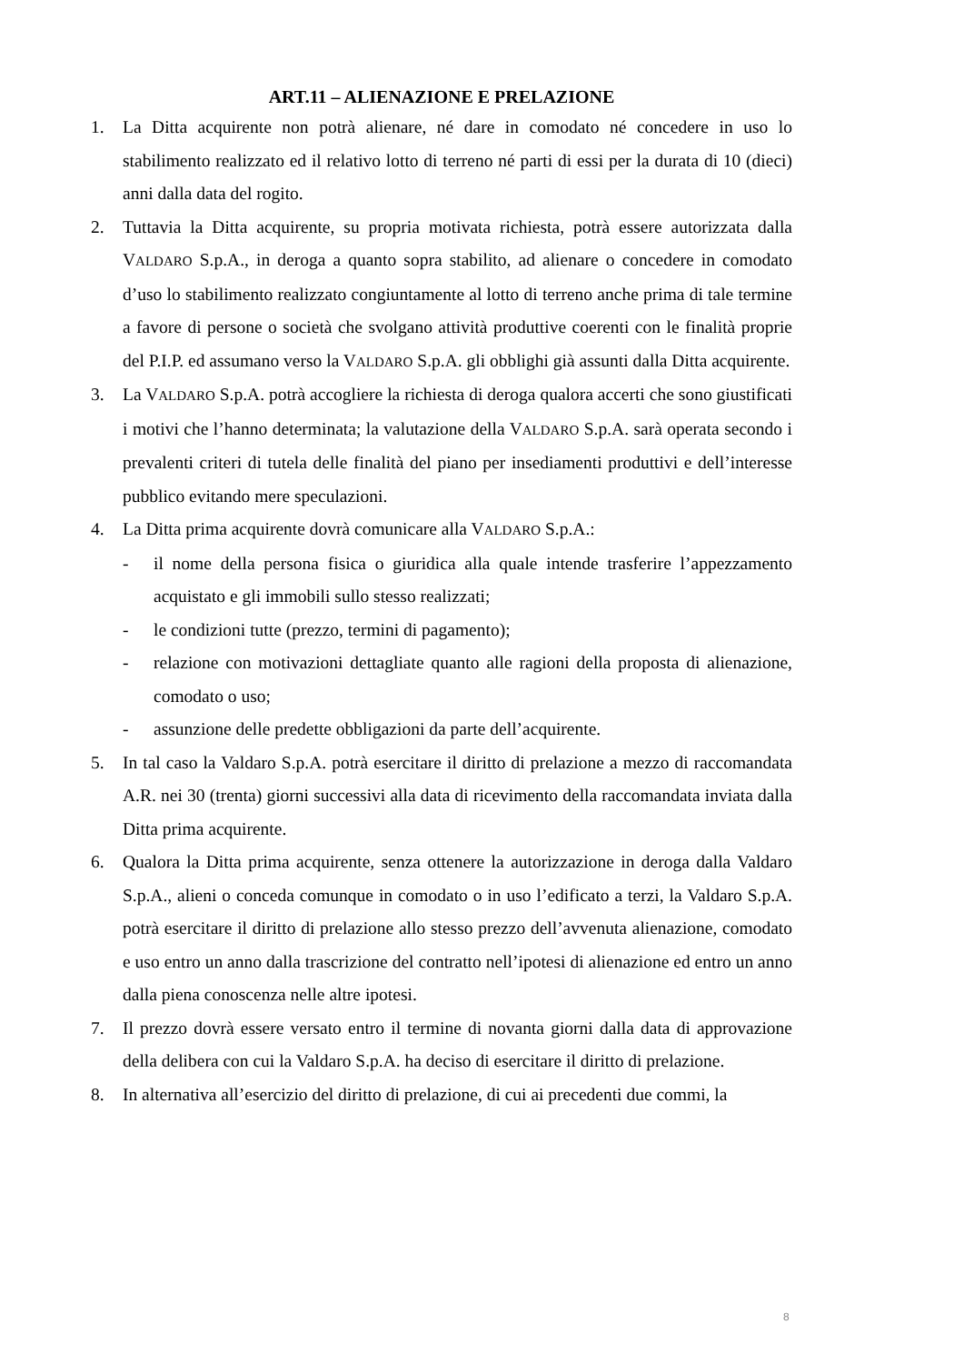ART.11 – ALIENAZIONE E PRELAZIONE
1. La Ditta acquirente non potrà alienare, né dare in comodato né concedere in uso lo stabilimento realizzato ed il relativo lotto di terreno né parti di essi per la durata di 10 (dieci) anni dalla data del rogito.
2. Tuttavia la Ditta acquirente, su propria motivata richiesta, potrà essere autorizzata dalla VALDARO S.p.A., in deroga a quanto sopra stabilito, ad alienare o concedere in comodato d’uso lo stabilimento realizzato congiuntamente al lotto di terreno anche prima di tale termine a favore di persone o società che svolgano attività produttive coerenti con le finalità proprie del P.I.P. ed assumano verso la VALDARO S.p.A. gli obblighi già assunti dalla Ditta acquirente.
3. La VALDARO S.p.A. potrà accogliere la richiesta di deroga qualora accerti che sono giustificati i motivi che l’hanno determinata; la valutazione della VALDARO S.p.A. sarà operata secondo i prevalenti criteri di tutela delle finalità del piano per insediamenti produttivi e dell’interesse pubblico evitando mere speculazioni.
4. La Ditta prima acquirente dovrà comunicare alla VALDARO S.p.A.:
- il nome della persona fisica o giuridica alla quale intende trasferire l’appezzamento acquistato e gli immobili sullo stesso realizzati;
- le condizioni tutte (prezzo, termini di pagamento);
- relazione con motivazioni dettagliate quanto alle ragioni della proposta di alienazione, comodato o uso;
- assunzione delle predette obbligazioni da parte dell’acquirente.
5. In tal caso la Valdaro S.p.A. potrà esercitare il diritto di prelazione a mezzo di raccomandata A.R. nei 30 (trenta) giorni successivi alla data di ricevimento della raccomandata inviata dalla Ditta prima acquirente.
6. Qualora la Ditta prima acquirente, senza ottenere la autorizzazione in deroga dalla Valdaro S.p.A., alieni o conceda comunque in comodato o in uso l’edificato a terzi, la Valdaro S.p.A. potrà esercitare il diritto di prelazione allo stesso prezzo dell’avvenuta alienazione, comodato e uso entro un anno dalla trascrizione del contratto nell’ipotesi di alienazione ed entro un anno dalla piena conoscenza nelle altre ipotesi.
7. Il prezzo dovrà essere versato entro il termine di novanta giorni dalla data di approvazione della delibera con cui la Valdaro S.p.A. ha deciso di esercitare il diritto di prelazione.
8. In alternativa all’esercizio del diritto di prelazione, di cui ai precedenti due commi, la
8